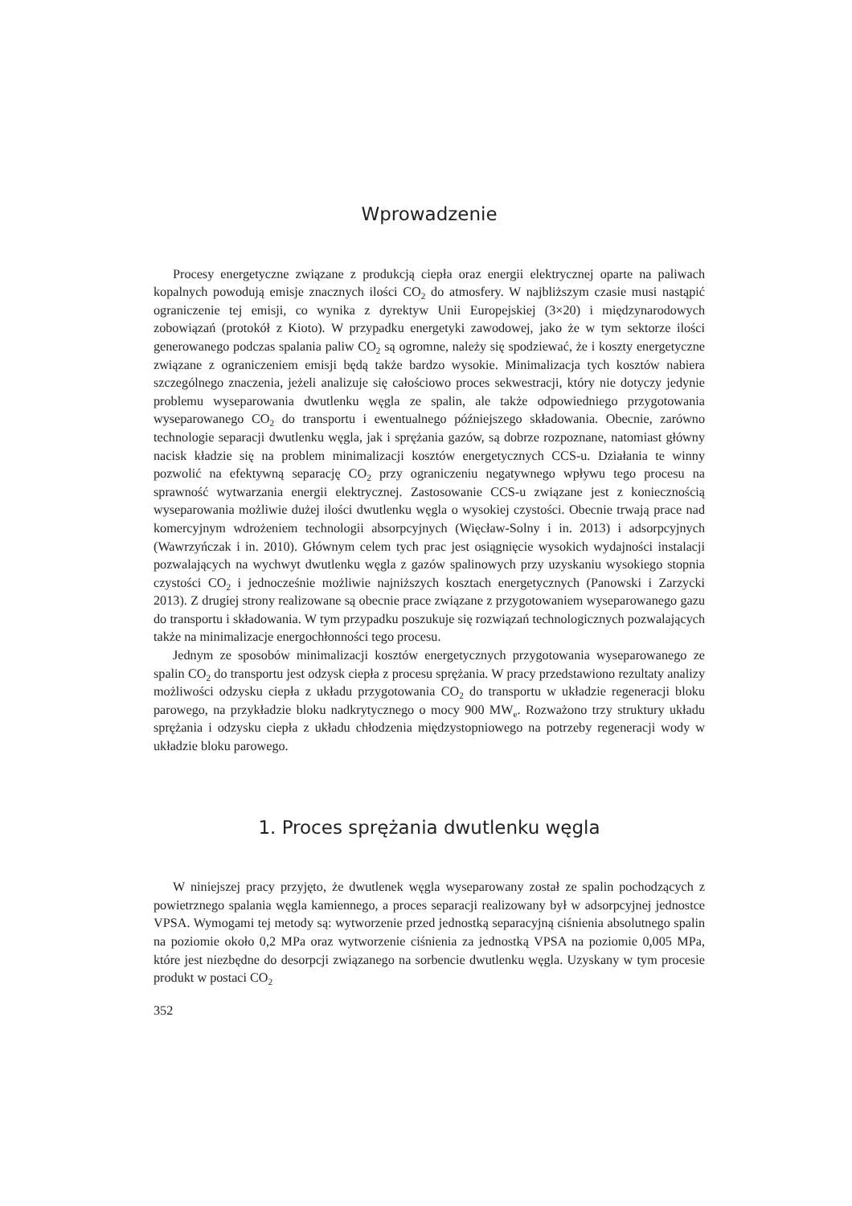Wprowadzenie
Procesy energetyczne związane z produkcją ciepła oraz energii elektrycznej oparte na paliwach kopalnych powodują emisje znacznych ilości CO<sub>2</sub> do atmosfery. W najbliższym czasie musi nastąpić ograniczenie tej emisji, co wynika z dyrektyw Unii Europejskiej (3×20) i międzynarodowych zobowiązań (protokół z Kioto). W przypadku energetyki zawodowej, jako że w tym sektorze ilości generowanego podczas spalania paliw CO<sub>2</sub> są ogromne, należy się spodziewać, że i koszty energetyczne związane z ograniczeniem emisji będą także bardzo wysokie. Minimalizacja tych kosztów nabiera szczególnego znaczenia, jeżeli analizuje się całościowo proces sekwestracji, który nie dotyczy jedynie problemu wyseparowania dwutlenku węgla ze spalin, ale także odpowiedniego przygotowania wyseparowanego CO<sub>2</sub> do transportu i ewentualnego późniejszego składowania. Obecnie, zarówno technologie separacji dwutlenku węgla, jak i sprężania gazów, są dobrze rozpoznane, natomiast główny nacisk kładzie się na problem minimalizacji kosztów energetycznych CCS-u. Działania te winny pozwolić na efektywną separację CO<sub>2</sub> przy ograniczeniu negatywnego wpływu tego procesu na sprawność wytwarzania energii elektrycznej. Zastosowanie CCS-u związane jest z koniecznością wyseparowania możliwie dużej ilości dwutlenku węgla o wysokiej czystości. Obecnie trwają prace nad komercyjnym wdrożeniem technologii absorpcyjnych (Więcław-Solny i in. 2013) i adsorpcyjnych (Wawrzyńczak i in. 2010). Głównym celem tych prac jest osiągnięcie wysokich wydajności instalacji pozwalających na wychwyt dwutlenku węgla z gazów spalinowych przy uzyskaniu wysokiego stopnia czystości CO<sub>2</sub> i jednocześnie możliwie najniższych kosztach energetycznych (Panowski i Zarzycki 2013). Z drugiej strony realizowane są obecnie prace związane z przygotowaniem wyseparowanego gazu do transportu i składowania. W tym przypadku poszukuje się rozwiązań technologicznych pozwalających także na minimalizacje energochłonności tego procesu.
Jednym ze sposobów minimalizacji kosztów energetycznych przygotowania wyseparowanego ze spalin CO<sub>2</sub> do transportu jest odzysk ciepła z procesu sprężania. W pracy przedstawiono rezultaty analizy możliwości odzysku ciepła z układu przygotowania CO<sub>2</sub> do transportu w układzie regeneracji bloku parowego, na przykładzie bloku nadkrytycznego o mocy 900 MW<sub>e</sub>. Rozważono trzy struktury układu sprężania i odzysku ciepła z układu chłodzenia międzystopniowego na potrzeby regeneracji wody w układzie bloku parowego.
1. Proces sprężania dwutlenku węgla
W niniejszej pracy przyjęto, że dwutlenek węgla wyseparowany został ze spalin pochodzących z powietrznego spalania węgla kamiennego, a proces separacji realizowany był w adsorpcyjnej jednostce VPSA. Wymogami tej metody są: wytworzenie przed jednostką separacyjną ciśnienia absolutnego spalin na poziomie około 0,2 MPa oraz wytworzenie ciśnienia za jednostką VPSA na poziomie 0,005 MPa, które jest niezbędne do desorpcji związanego na sorbencie dwutlenku węgla. Uzyskany w tym procesie produkt w postaci CO<sub>2</sub>
352